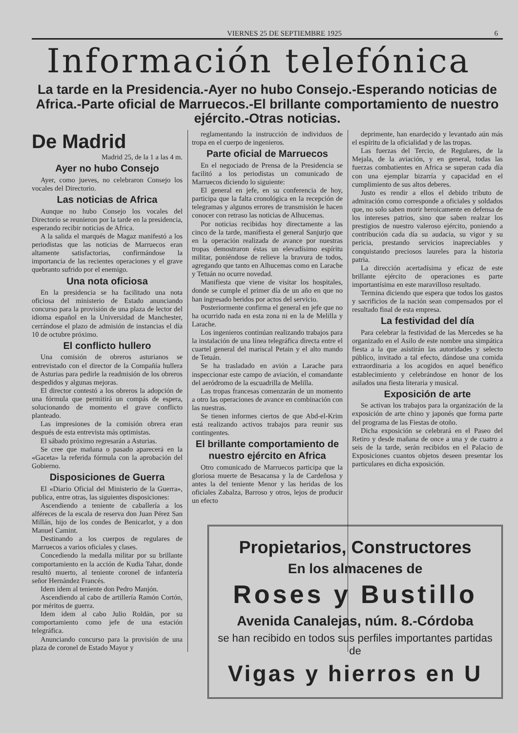VIERNES 25 DE SEPTIEMBRE 1925 6
Información telefónica
La tarde en la Presidencia.-Ayer no hubo Consejo.-Esperando noticias de Africa.-Parte oficial de Marruecos.-El brillante comportamiento de nuestro ejército.-Otras noticias.
De Madrid
Madrid 25, de la 1 a las 4 m.
Ayer no hubo Consejo
Ayer, como jueves, no celebraron Consejo los vocales del Directorio.
Las noticias de Africa
Aunque no hubo Consejo los vocales del Directorio se reunieron por la tarde en la presidencia, esperando recibir noticias de Africa.
A la salida el marqués de Magaz manifestó a los periodistas que las noticias de Marruecos eran altamente satisfactorias, confirmándose la importancia de las recientes operaciones y el grave quebranto sufrido por el enemigo.
Una nota oficiosa
En la presidencia se ha facilitado una nota oficiosa del ministerio de Estado anunciando concurso para la provisión de una plaza de lector del idioma español en la Universidad de Manchester, cerrándose el plazo de admisión de instancias el día 10 de octubre próximo.
El conflicto hullero
Una comisión de obreros asturianos se entrevistado con el director de la Compañía hullera de Asturias para pedirle la readmisión de los obreros despedidos y algunas mejoras.
El director contestó a los obreros la adopción de una fórmula que permitirá un compás de espera, solucionando de momento el grave conflicto planteado.
Las impresiones de la comisión obrera eran después de esta entrevista más optimistas.
El sábado próximo regresarán a Asturias.
Se cree que mañana o pasado aparecerá en la «Gaceta» la referida fórmula con la aprobación del Gobierno.
Disposiciones de Guerra
El «Diario Oficial del Ministerio de la Guerra», publica, entre otras, las siguientes disposiciones:
Ascendiendo a teniente de caballería a los alféreces de la escala de reserva don Juan Pérez San Millán, hijo de los condes de Benicarlot, y a don Manuel Camint.
Destinando a los cuerpos de regulares de Marruecos a varios oficiales y clases.
Concediendo la medalla militar por su brillante comportamiento en la acción de Kudia Tahar, donde resultó muerto, al teniente coronel de infantería señor Hernández Francés.
Idem idem al teniente don Pedro Manjón.
Ascendiendo al cabo de artillería Ramón Cortón, por méritos de guerra.
Idem idem al cabo Julio Roldán, por su comportamiento como jefe de una estación telegráfica.
Anunciando concurso para la provisión de una plaza de coronel de Estado Mayor y
reglamentando la instrucción de individuos de tropa en el cuerpo de ingenieros.
Parte oficial de Marruecos
En el negociado de Prensa de la Presidencia se facilitó a los periodistas un comunicado de Marruecos diciendo lo siguiente:
El general en jefe, en su conferencia de hoy, participa que la falta cronológica en la recepción de telegramas y algunos errores de transmisión le hacen conocer con retraso las noticias de Alhucemas.
Por noticias recibidas hoy directamente a las cinco de la tarde, manifiesta el general Sanjurjo que en la operación realizada de avance por nuestras tropas demostraron éstas un elevadísimo espíritu militar, poniéndose de relieve la bravura de todos, agregando que tanto en Alhucemas como en Larache y Tetuán no ocurre novedad.
Manifiesta que viene de visitar los hospitales, donde se cumple el primer día de un año en que no han ingresado heridos por actos del servicio.
Posteriormente confirma el general en jefe que no ha ocurrido nada en esta zona ni en la de Melilla y Larache.
Los ingenieros continúan realizando trabajos para la instalación de una línea telegráfica directa entre el cuartel general del mariscal Petain y el alto mando de Tetuán.
Se ha trasladado en avión a Larache para inspeccionar este campo de aviación, el comandante del aeródromo de la escuadrilla de Melilla.
Las tropas francesas comenzarán de un momento a otro las operaciones de avance en combinación con las nuestras.
Se tienen informes ciertos de que Abd-el-Krim está realizando activos trabajos para reunir sus contingentes.
El brillante comportamiento de nuestro ejército en Africa
Otro comunicado de Marruecos participa que la gloriosa muerte de Besacansa y la de Cardeñosa y antes la del teniente Menor y las heridas de los oficiales Zabalza, Barroso y otros, lejos de producir un efecto
deprimente, han enardecido y levantado aún más el espíritu de la oficialidad y de las tropas.
Las fuerzas del Tercio, de Regulares, de la Mejala, de la aviación, y en general, todas las fuerzas combatientes en Africa se superan cada día con una ejemplar bizarría y capacidad en el cumplimiento de sus altos deberes.
Justo es rendir a ellos el debido tributo de admiración como corresponde a oficiales y soldados que, no solo saben morir heroicamente en defensa de los intereses patrios, sino que saben realzar los prestigios de nuestro valeroso ejército, poniendo a contribución cada día su audacia, su vigor y su pericia, prestando servicios inapreciables y conquistando preciosos laureles para la historia patria.
La dirección acertadísima y eficaz de este brillante ejército de operaciones es parte importantísima en este maravilloso resultado.
Termina diciendo que espera que todos los gastos y sacrificios de la nación sean compensados por el resultado final de esta empresa.
La festividad del día
Para celebrar la festividad de las Mercedes se ha organizado en el Asilo de este nombre una simpática fiesta a la que asistirán las autoridades y selecto público, invitado a tal efecto, dándose una comida extraordinaria a los acogidos en aquel benéfico establecimiento y celebrándose en honor de los asilados una fiesta literaria y musical.
Exposición de arte
Se activan los trabajos para la organización de la exposición de arte chino y japonés que forma parte del programa de las Fiestas de otoño.
Dicha exposición se celebrará en el Paseo del Retiro y desde mañana de once a una y de cuatro a seis de la tarde, serán recibidos en el Palacio de Exposiciones cuantos objetos deseen presentar los particulares en dicha exposición.
Propietarios, Constructores
En los almacenes de
Roses y Bustillo
Avenida Canalejas, núm. 8.-Córdoba
se han recibido en todos sus perfiles importantes partidas de
Vigas y hierros en U